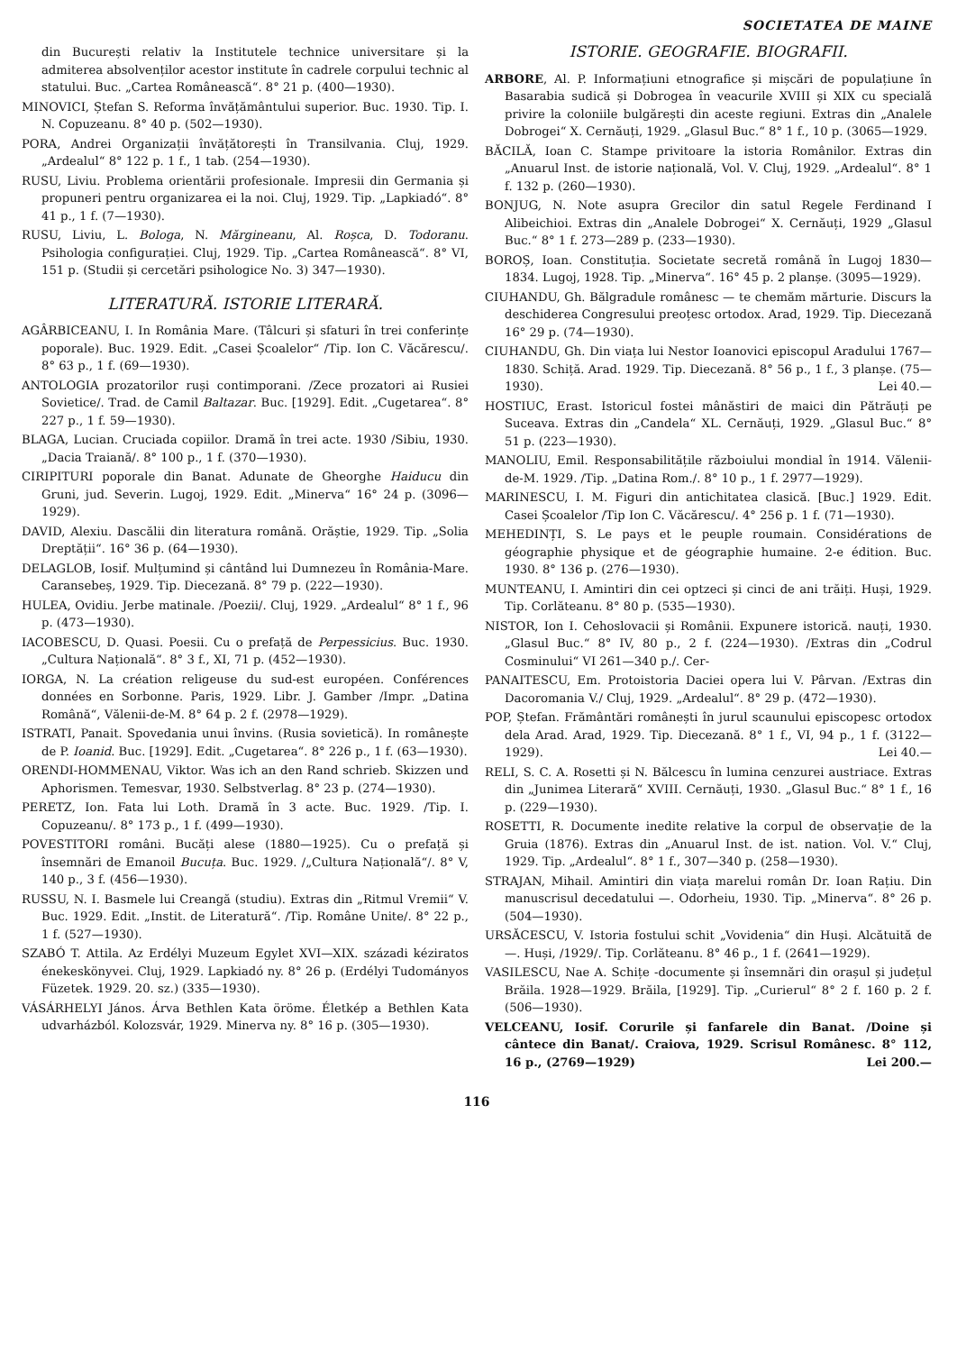SOCIETATEA DE MAINE
din București relativ la Institutele technice universitare și la admiterea absolvenților acestor institute în cadrele corpului technic al statului. Buc. „Cartea Românească“. 8° 21 p. (400—1930).
MINOVICI, Ștefan S. Reforma învățământului superior. Buc. 1930. Tip. I. N. Copuzeanu. 8° 40 p. (502—1930).
PORA, Andrei Organizații învățătorești în Transilvania. Cluj, 1929. „Ardealul“ 8° 122 p. 1 f., 1 tab. (254—1930).
RUSU, Liviu. Problema orientării profesionale. Impresii din Germania și propuneri pentru organizarea ei la noi. Cluj, 1929. Tip. „Lapkiadó“. 8° 41 p., 1 f. (7—1930).
RUSU, Liviu, L. Bologa, N. Mărgineanu, Al. Roșca, D. Todoranu. Psihologia configurației. Cluj, 1929. Tip. „Cartea Românească“. 8° VI, 151 p. (Studii și cercetări psihologice No. 3) 347—1930).
LITERATURĂ. ISTORIE LITERARĂ.
AGÂRBICEANU, I. In România Mare. (Tâlcuri și sfaturi în trei conferințe poporale). Buc. 1929. Edit. „Casei Școalelor“ /Tip. Ion C. Văcărescu/. 8° 63 p., 1 f. (69—1930).
ANTOLOGIA prozatorilor ruși contimporani. /Zece prozatori ai Rusiei Sovietice/. Trad. de Camil Baltazar. Buc. [1929]. Edit. „Cugetarea“. 8° 227 p., 1 f. 59—1930).
BLAGA, Lucian. Cruciada copiilor. Dramă în trei acte. 1930 /Sibiu, 1930. „Dacia Traiană/. 8° 100 p., 1 f. (370—1930).
CIRIPITURI poporale din Banat. Adunate de Gheorghe Haiducu din Gruni, jud. Severin. Lugoj, 1929. Edit. „Minerva“ 16° 24 p. (3096—1929).
DAVID, Alexiu. Dascălii din literatura română. Orăștie, 1929. Tip. „Solia Dreptății“. 16° 36 p. (64—1930).
DELAGLOB, Iosif. Mulțumind și cântând lui Dumnezeu în România-Mare. Caransebeș, 1929. Tip. Diecezană. 8° 79 p. (222—1930).
HULEA, Ovidiu. Jerbe matinale. /Poezii/. Cluj, 1929. „Ardealul“ 8° 1 f., 96 p. (473—1930).
IACOBESCU, D. Quasi. Poesii. Cu o prefață de Perpessicius. Buc. 1930. „Cultura Națională“. 8° 3 f., XI, 71 p. (452—1930).
IORGA, N. La création religeuse du sud-est européen. Conférences données en Sorbonne. Paris, 1929. Libr. J. Gamber /Impr. „Datina Română“, Vălenii-de-M. 8° 64 p. 2 f. (2978—1929).
ISTRATI, Panait. Spovedania unui învins. (Rusia sovietică). In românește de P. Ioanid. Buc. [1929]. Edit. „Cugetarea“. 8° 226 p., 1 f. (63—1930).
ORENDI-HOMMENAU, Viktor. Was ich an den Rand schrieb. Skizzen und Aphorismen. Temesvar, 1930. Selbstverlag. 8° 23 p. (274—1930).
PERETZ, Ion. Fata lui Loth. Dramă în 3 acte. Buc. 1929. /Tip. I. Copuzeanu/. 8° 173 p., 1 f. (499—1930).
POVESTITORI români. Bucăți alese (1880—1925). Cu o prefață și însemnări de Emanoil Bucuța. Buc. 1929. /„Cultura Națională“/. 8° V, 140 p., 3 f. (456—1930).
RUSSU, N. I. Basmele lui Creangă (studiu). Extras din „Ritmul Vremii“ V. Buc. 1929. Edit. „Instit. de Literatură“. /Tip. Române Unite/. 8° 22 p., 1 f. (527—1930).
SZABÓ T. Attila. Az Erdélyi Muzeum Egylet XVI—XIX. századi kéziratos énekeskönyvei. Cluj, 1929. Lapkiadó ny. 8° 26 p. (Erdélyi Tudományos Füzetek. 1929. 20. sz.) (335—1930).
VÁSÁRHELYI János. Árva Bethlen Kata öröme. Életkép a Bethlen Kata udvarházból. Kolozsvár, 1929. Minerva ny. 8° 16 p. (305—1930).
ISTORIE. GEOGRAFIE. BIOGRAFII.
ARBORE, Al. P. Informațiuni etnografice și mișcări de populațiune în Basarabia sudică și Dobrogea în veacurile XVIII și XIX cu specială privire la coloniile bulgărești din aceste regiuni. Extras din „Analele Dobrogei“ X. Cernăuți, 1929. „Glasul Buc.“ 8° 1 f., 10 p. (3065—1929.
BĂCILĂ, Ioan C. Stampe privitoare la istoria Românilor. Extras din „Anuarul Inst. de istorie națională, Vol. V. Cluj, 1929. „Ardealul“. 8° 1 f. 132 p. (260—1930).
BONJUG, N. Note asupra Grecilor din satul Regele Ferdinand I Alibeichioi. Extras din „Analele Dobrogei“ X. Cernăuți, 1929 „Glasul Buc.“ 8° 1 f. 273—289 p. (233—1930).
BOROȘ, Ioan. Constituția. Societate secretă română în Lugoj 1830—1834. Lugoj, 1928. Tip. „Minerva“. 16° 45 p. 2 planșe. (3095—1929).
CIUHANDU, Gh. Bălgradule românesc — te chemăm mărturie. Discurs la deschiderea Congresului preoțesc ortodox. Arad, 1929. Tip. Diecezană 16° 29 p. (74—1930).
CIUHANDU, Gh. Din viața lui Nestor Ioanovici episcopul Aradului 1767—1830. Schiță. Arad. 1929. Tip. Diecezană. 8° 56 p., 1 f., 3 planșe. (75—1930). Lei 40.—
HOSTIUC, Erast. Istoricul fostei mânăstiri de maici din Pătrăuți pe Suceava. Extras din „Candela“ XL. Cernăuți, 1929. „Glasul Buc.“ 8° 51 p. (223—1930).
MANOLIU, Emil. Responsabilitățile războiului mondial în 1914. Vălenii-de-M. 1929. /Tip. „Datina Rom./. 8° 10 p., 1 f. 2977—1929).
MARINESCU, I. M. Figuri din antichitatea clasică. [Buc.] 1929. Edit. Casei Școalelor /Tip Ion C. Văcărescu/. 4° 256 p. 1 f. (71—1930).
MEHEDINȚI, S. Le pays et le peuple roumain. Considérations de géographie physique et de géographie humaine. 2-e édition. Buc. 1930. 8° 136 p. (276—1930).
MUNTEANU, I. Amintiri din cei optzeci și cinci de ani trăiți. Huși, 1929. Tip. Corlăteanu. 8° 80 p. (535—1930).
NISTOR, Ion I. Cehoslovacii și Românii. Expunere istorică. nauți, 1930. „Glasul Buc.“ 8° IV, 80 p., 2 f. (224—1930). /Extras din „Codrul Cosminului“ VI 261—340 p./. Cer-
PANAITESCU, Em. Protoistoria Daciei opera lui V. Pârvan. /Extras din Dacoromania V./ Cluj, 1929. „Ardealul“. 8° 29 p. (472—1930).
POP, Ștefan. Frământări românești în jurul scaunului episcopesc ortodox dela Arad. Arad, 1929. Tip. Diecezană. 8° 1 f., VI, 94 p., 1 f. (3122—1929). Lei 40.—
RELI, S. C. A. Rosetti și N. Bălcescu în lumina cenzurei austriace. Extras din „Junimea Literară“ XVIII. Cernăuți, 1930. „Glasul Buc.“ 8° 1 f., 16 p. (229—1930).
ROSETTI, R. Documente inedite relative la corpul de observație de la Gruia (1876). Extras din „Anuarul Inst. de ist. nation. Vol. V.“ Cluj, 1929. Tip. „Ardealul“. 8° 1 f., 307—340 p. (258—1930).
STRAJAN, Mihail. Amintiri din viața marelui român Dr. Ioan Rațiu. Din manuscrisul decedatului —. Odorheiu, 1930. Tip. „Minerva“. 8° 26 p. (504—1930).
URSĂCESCU, V. Istoria fostului schit „Vovidenia“ din Huși. Alcătuită de —. Huși, /1929/. Tip. Corlăteanu. 8° 46 p., 1 f. (2641—1929).
VASILESCU, Nae A. Schițe -documente și însemnări din orașul și județul Brăila. 1928—1929. Brăila, [1929]. Tip. „Curierul“ 8° 2 f. 160 p. 2 f. (506—1930).
VELCEANU, Iosif. Corurile și fanfarele din Banat. /Doine și cântece din Banat/. Craiova, 1929. Scrisul Românesc. 8° 112, 16 p., (2769—1929) Lei 200.—
116